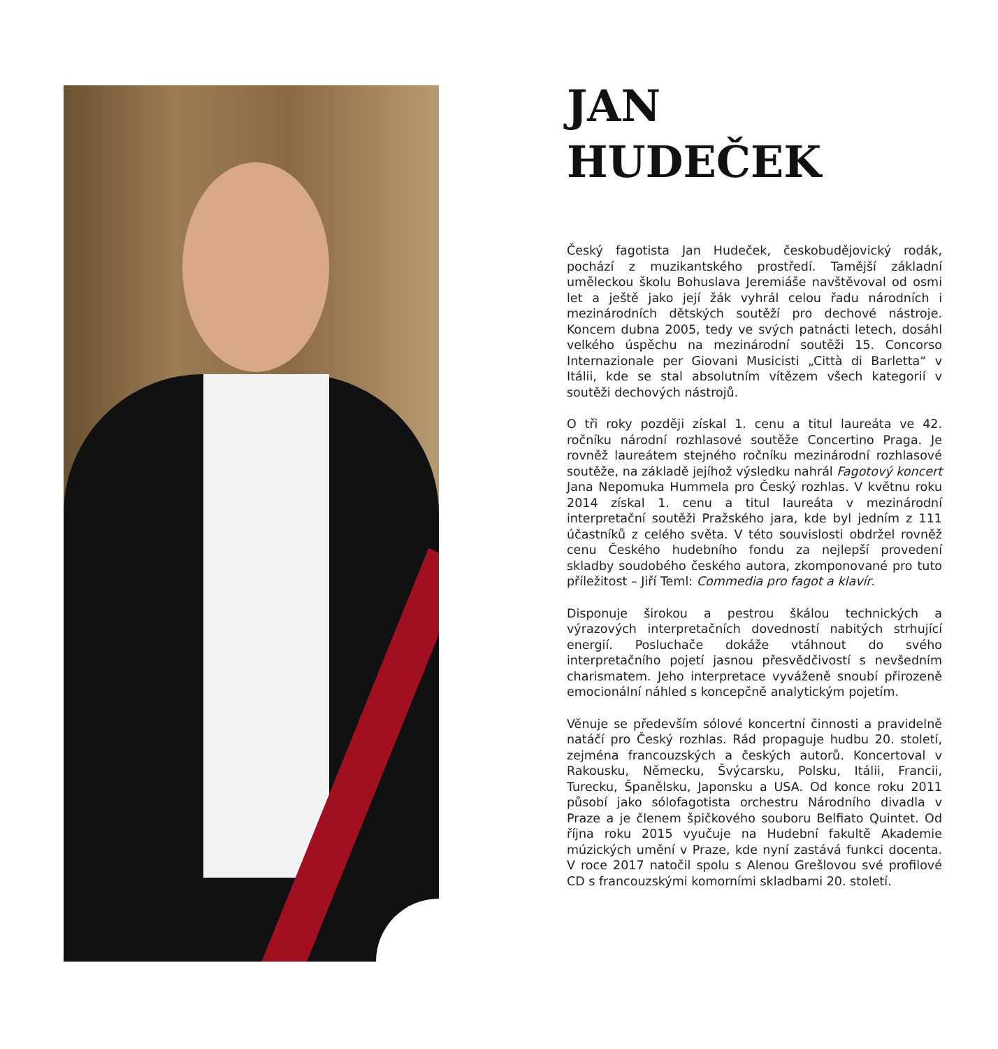JAN
HUDEČEK
Český fagotista Jan Hudeček, českobudějovický rodák, pochází z muzikantského prostředí. Tamější základní uměleckou školu Bohuslava Jeremiáše navštěvoval od osmi let a ještě jako její žák vyhrál celou řadu národních i mezinárodních dětských soutěží pro dechové nástroje. Koncem dubna 2005, tedy ve svých patnácti letech, dosáhl velkého úspěchu na mezinárodní soutěži 15. Concorso Internazionale per Giovani Musicisti „Città di Barletta“ v Itálii, kde se stal absolutním vítězem všech kategorií v soutěži dechových nástrojů.
O tři roky později získal 1. cenu a titul laureáta ve 42. ročníku národní rozhlasové soutěže Concertino Praga. Je rovněž laureátem stejného ročníku mezinárodní rozhlasové soutěže, na základě jejíhož výsledku nahrál Fagotový koncert Jana Nepomuka Hummela pro Český rozhlas. V květnu roku 2014 získal 1. cenu a titul laureáta v mezinárodní interpretační soutěži Pražského jara, kde byl jedním z 111 účastníků z celého světa. V této souvislosti obdržel rovněž cenu Českého hudebního fondu za nejlepší provedení skladby soudobého českého autora, zkomponované pro tuto příležitost – Jiří Teml: Commedia pro fagot a klavír.
Disponuje širokou a pestrou škálou technických a výrazových interpretačních dovedností nabitých strhující energií. Posluchače dokáže vtáhnout do svého interpretačního pojetí jasnou přesvědčivostí s nevšedním charismatem. Jeho interpretace vyváženě snoubí přirozeně emocionální náhled s koncepčně analytickým pojetím.
Věnuje se především sólové koncertní činnosti a pravidelně natáčí pro Český rozhlas. Rád propaguje hudbu 20. století, zejména francouzských a českých autorů. Koncertoval v Rakousku, Německu, Švýcarsku, Polsku, Itálii, Francii, Turecku, Španělsku, Japonsku a USA. Od konce roku 2011 působí jako sólofagotista orchestru Národního divadla v Praze a je členem špičkového souboru Belfiato Quintet. Od října roku 2015 vyučuje na Hudební fakultě Akademie múzických umění v Praze, kde nyní zastává funkci docenta. V roce 2017 natočil spolu s Alenou Grešlovou své profilové CD s francouzskými komorními skladbami 20. století.